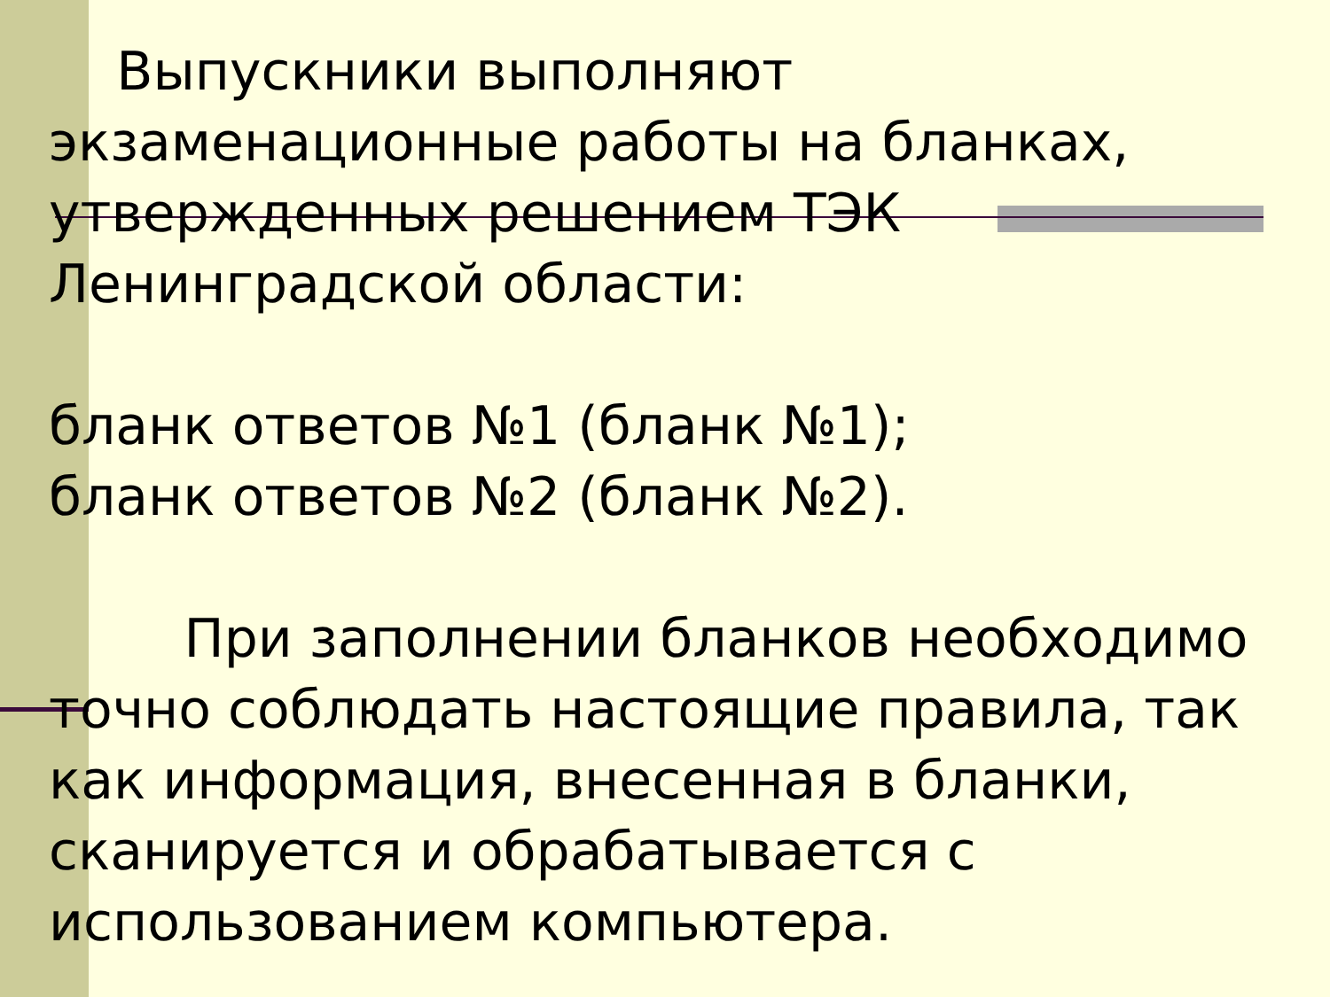Выпускники выполняют экзаменационные работы на бланках, утвержденных решением ТЭК Ленинградской области:
бланк ответов №1 (бланк №1);
бланк ответов №2 (бланк №2).
При заполнении бланков необходимо точно соблюдать настоящие правила, так как информация, внесенная в бланки, сканируется и обрабатывается с использованием компьютера.